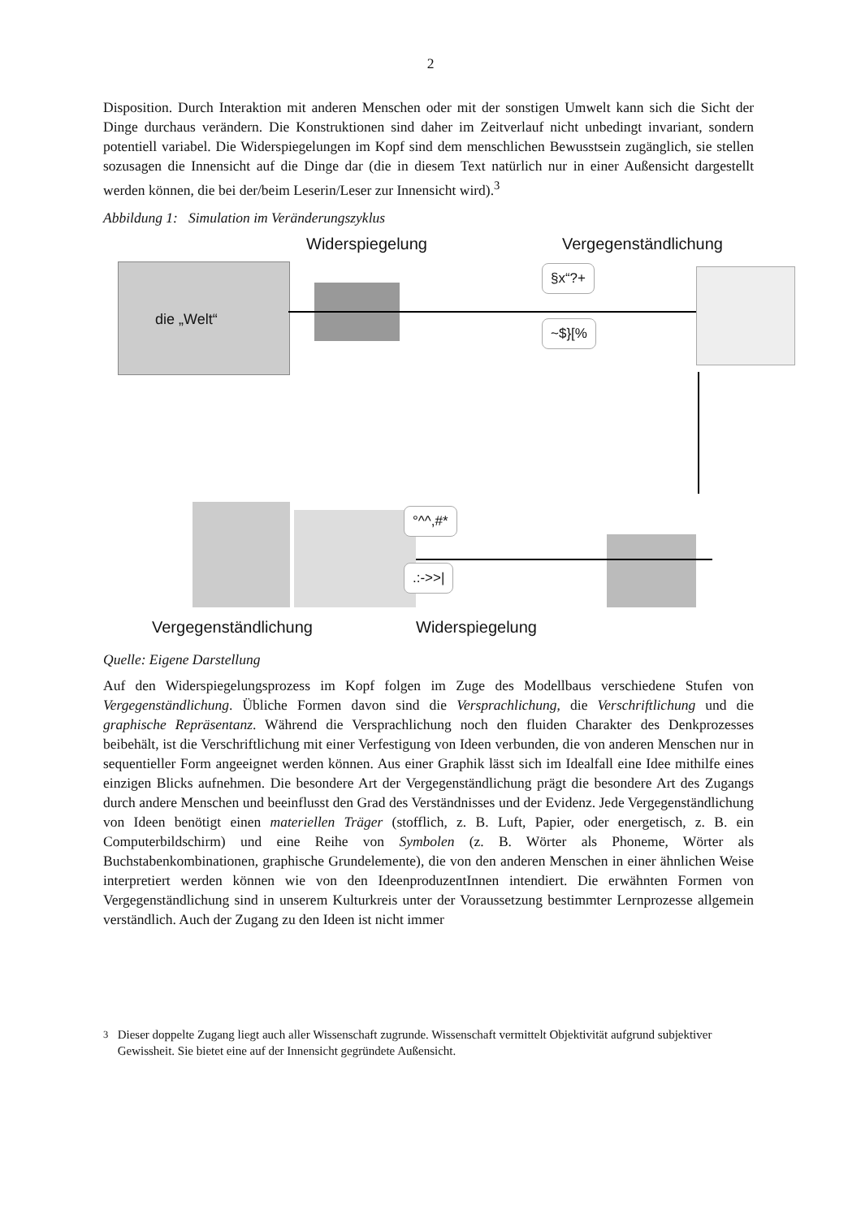2
Disposition. Durch Interaktion mit anderen Menschen oder mit der sonstigen Umwelt kann sich die Sicht der Dinge durchaus verändern. Die Konstruktionen sind daher im Zeitverlauf nicht unbedingt invariant, sondern potentiell variabel. Die Widerspiegelungen im Kopf sind dem menschlichen Bewusstsein zugänglich, sie stellen sozusagen die Innensicht auf die Dinge dar (die in diesem Text natürlich nur in einer Außensicht dargestellt werden können, die bei der/beim Leserin/Leser zur Innensicht wird).<sup>3</sup>
Abbildung 1: Simulation im Veränderungszyklus
Widerspiegelung Vergegenständlichung
die „Welt“ §x“?+
~$}[%
°^^,#*
.:->>|
Vergegenständlichung Widerspiegelung
Quelle: Eigene Darstellung
Auf den Widerspiegelungsprozess im Kopf folgen im Zuge des Modellbaus verschiedene Stufen von Vergegenständlichung. Übliche Formen davon sind die Versprachlichung, die Verschriftlichung und die graphische Repräsentanz. Während die Versprachlichung noch den fluiden Charakter des Denkprozesses beibehält, ist die Verschriftlichung mit einer Verfestigung von Ideen verbunden, die von anderen Menschen nur in sequentieller Form angeeignet werden können. Aus einer Graphik lässt sich im Idealfall eine Idee mithilfe eines einzigen Blicks aufnehmen. Die besondere Art der Vergegenständlichung prägt die besondere Art des Zugangs durch andere Menschen und beeinflusst den Grad des Verständnisses und der Evidenz. Jede Vergegenständlichung von Ideen benötigt einen materiellen Träger (stofflich, z. B. Luft, Papier, oder energetisch, z. B. ein Computerbildschirm) und eine Reihe von Symbolen (z. B. Wörter als Phoneme, Wörter als Buchstabenkombinationen, graphische Grundelemente), die von den anderen Menschen in einer ähnlichen Weise interpretiert werden können wie von den IdeenproduzentInnen intendiert. Die erwähnten Formen von Vergegenständlichung sind in unserem Kulturkreis unter der Voraussetzung bestimmter Lernprozesse allgemein verständlich. Auch der Zugang zu den Ideen ist nicht immer
<sup>3</sup> Dieser doppelte Zugang liegt auch aller Wissenschaft zugrunde. Wissenschaft vermittelt Objektivität aufgrund subjektiver Gewissheit. Sie bietet eine auf der Innensicht gegründete Außensicht.